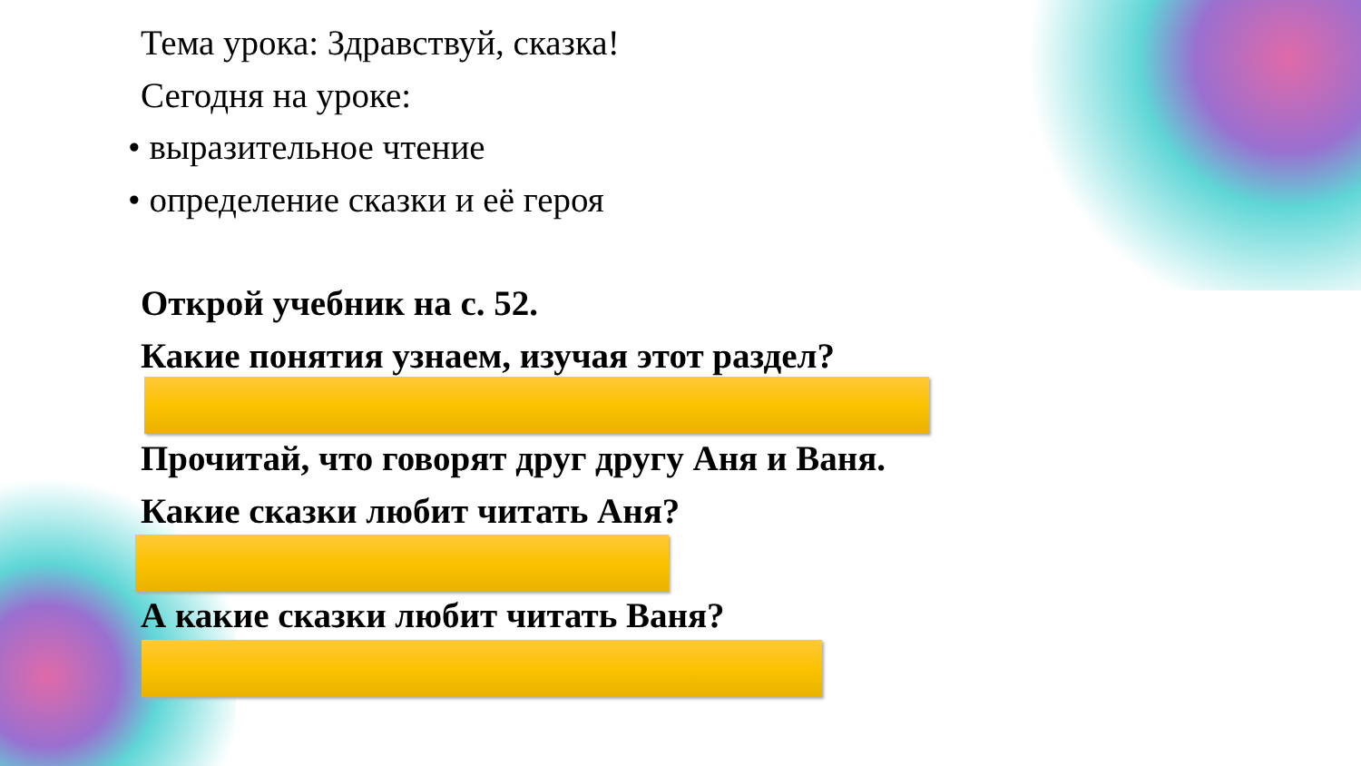Тема урока: Здравствуй, сказка!
Сегодня на уроке:
• выразительное чтение
• определение сказки и её героя
Открой учебник на с. 52.
Какие понятия узнаем, изучая этот раздел?
Прочитай, что говорят друг другу Аня и Ваня.
Какие сказки любит читать Аня?
А какие сказки любит читать Ваня?